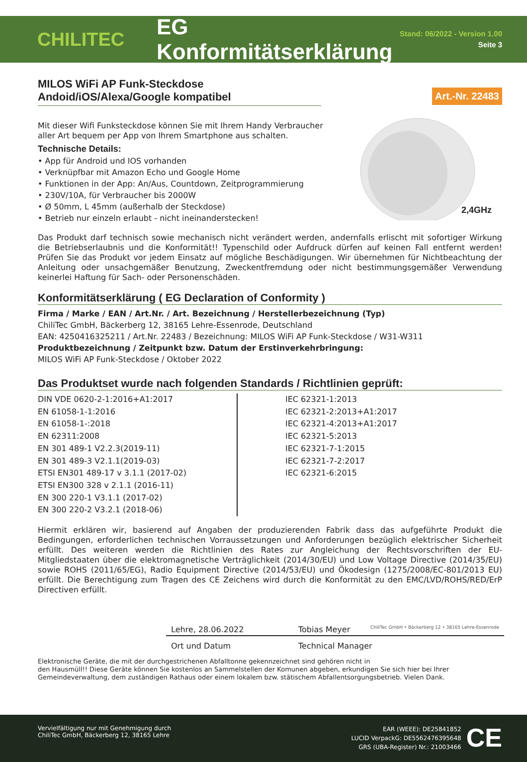CHILITEC
EG Konformitätserklärung
Stand: 06/2022 - Version 1.00
Seite 3
Art.-Nr. 22483
MILOS WiFi AP Funk-Steckdose
Andoid/iOS/Alexa/Google kompatibel
2,4GHz
Mit dieser Wifi Funksteckdose können Sie mit Ihrem Handy Verbraucher
aller Art bequem per App von Ihrem Smartphone aus schalten.
Technische Details:
• App für Android und IOS vorhanden
• Verknüpfbar mit Amazon Echo und Google Home
• Funktionen in der App: An/Aus, Countdown, Zeitprogrammierung
• 230V/10A, für Verbraucher bis 2000W
• Ø 50mm, L 45mm (außerhalb der Steckdose)
• Betrieb nur einzeln erlaubt - nicht ineinanderstecken!
Das Produkt darf technisch sowie mechanisch nicht verändert werden, andernfalls erlischt mit sofortiger Wirkung die Betriebserlaubnis und die Konformität!! Typenschild oder Aufdruck dürfen auf keinen Fall entfernt werden! Prüfen Sie das Produkt vor jedem Einsatz auf mögliche Beschädigungen. Wir übernehmen für Nichtbeachtung der Anleitung oder unsachgemäßer Benutzung, Zweckentfremdung oder nicht bestimmungsgemäßer Verwendung keinerlei Haftung für Sach- oder Personenschäden.
Konformitätserklärung ( EG Declaration of Conformity )
Firma / Marke / EAN / Art.Nr. / Art. Bezeichnung / Herstellerbezeichnung (Typ)
ChiliTec GmbH, Bäckerberg 12, 38165 Lehre-Essenrode, Deutschland
EAN: 4250416325211 / Art.Nr. 22483 / Bezeichnung: MILOS WiFi AP Funk-Steckdose / W31-W311
Produktbezeichnung / Zeitpunkt bzw. Datum der Erstinverkehrbringung:
MILOS WiFi AP Funk-Steckdose / Oktober 2022
Das Produktset wurde nach folgenden Standards / Richtlinien geprüft:
DIN VDE 0620-2-1:2016+A1:2017
EN 61058-1-1:2016
EN 61058-1-:2018
EN 62311:2008
EN 301 489-1 V2.2.3(2019-11)
EN 301 489-3 V2.1.1(2019-03)
ETSI EN301 489-17 v 3.1.1 (2017-02)
ETSI EN300 328 v 2.1.1 (2016-11)
EN 300 220-1 V3.1.1 (2017-02)
EN 300 220-2 V3.2.1 (2018-06)
IEC 62321-1:2013
IEC 62321-2:2013+A1:2017
IEC 62321-4:2013+A1:2017
IEC 62321-5:2013
IEC 62321-7-1:2015
IEC 62321-7-2:2017
IEC 62321-6:2015
Hiermit erklären wir, basierend auf Angaben der produzierenden Fabrik dass das aufgeführte Produkt die Bedingungen, erforderlichen technischen Vorraussetzungen und Anforderungen bezüglich elektrischer Sicherheit erfüllt. Des weiteren werden die Richtlinien des Rates zur Angleichung der Rechtsvorschriften der EU-Mitgliedstaaten über die elektromagnetische Verträglichkeit (2014/30/EU) und Low Voltage Directive (2014/35/EU) sowie ROHS (2011/65/EG), Radio Equipment Directive (2014/53/EU) und Ökodesign (1275/2008/EC-801/2013 EU) erfüllt. Die Berechtigung zum Tragen des CE Zeichens wird durch die Konformität zu den EMC/LVD/ROHS/RED/ErP Directiven erfüllt.
Lehre, 28.06.2022 Tobias Meyer ChiliTec GmbH • Bäckerberg 12 • 38165 Lehre-Essenrode
Ort und Datum Technical Manager
Elektronische Geräte, die mit der durchgestrichenen Abfalltonne gekennzeichnet sind gehören nicht in
den Hausmüll!! Diese Geräte können Sie kostenlos an Sammelstellen der Komunen abgeben, erkundigen Sie sich hier bei Ihrer Gemeindeverwaltung, dem zuständigen Rathaus oder einem lokalem bzw. stätischem Abfallentsorgungsbetrieb. Vielen Dank.
Vervielfältigung nur mit Genehmigung durch
ChiliTec GmbH, Bäckerberg 12, 38165 Lehre
EAR (WEEE): DE25841852
LUCID VerpackG: DE5562476395648
GRS (UBA-Register) Nr.: 21003466
CE